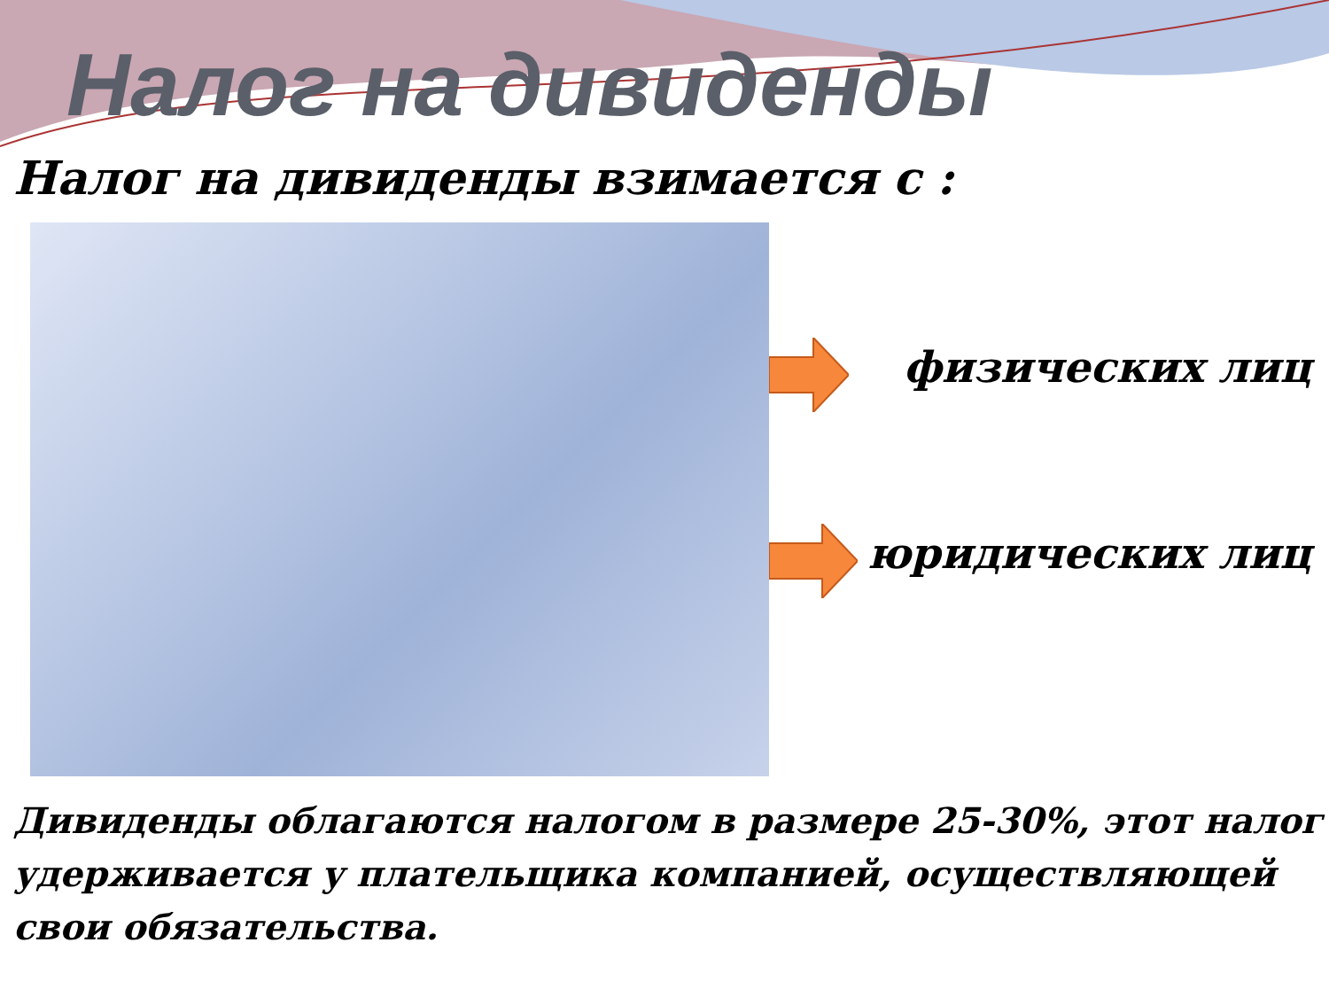Налог на дивиденды
Налог на дивиденды взимается с :
физических лиц
юридических лиц
Дивиденды облагаются налогом в размере 25-30%, этот налог удерживается у плательщика компанией, осуществляющей свои обязательства.